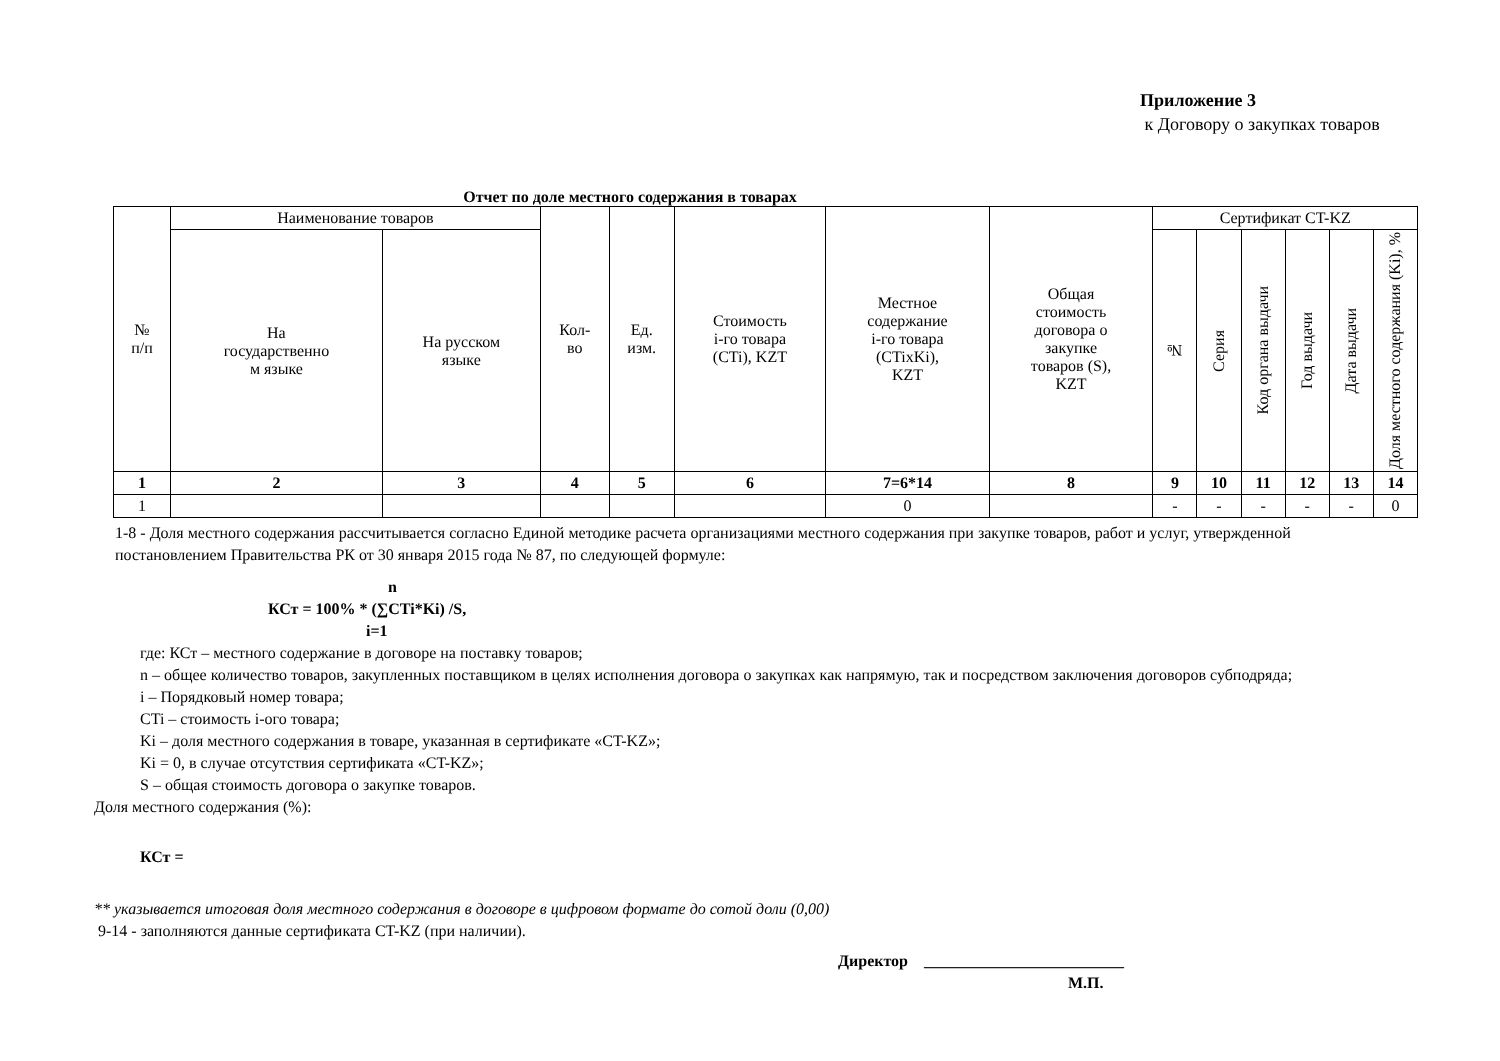Приложение 3
к Договору о закупках товаров
Отчет по доле местного содержания в товарах
| № п/п | Наименование товаров | | Кол- во | Ед. изм. | Стоимость i-го товара (CTi), KZT | Местное содержание i-го товара (CTixKi), KZT | Общая стоимость договора о закупке товаров (S), KZT | Сертификат CT-KZ | | | | | |
| --- | --- | --- | --- | --- | --- | --- | --- | --- | --- | --- | --- | --- | --- |
| | На государственно м языке | На русском языке | | | | | | № | Серия | Код органа выдачи | Год выдачи | Дата выдачи | Доля местного содержания (Ki), % |
| 1 | 2 | 3 | 4 | 5 | 6 | 7=6*14 | 8 | 9 | 10 | 11 | 12 | 13 | 14 |
| 1 | | | | | | 0 | | - | - | - | - | - | 0 |
1-8 - Доля местного содержания рассчитывается согласно Единой методике расчета организациями местного содержания при закупке товаров, работ и услуг, утвержденной постановлением Правительства РК от 30 января 2015 года № 87, по следующей формуле:
n
КСт = 100% * (∑CTi*Ki) /S,
i=1
где: КСт – местного содержание в договоре на поставку товаров;
n – общее количество товаров, закупленных поставщиком в целях исполнения договора о закупках как напрямую, так и посредством заключения договоров субподряда;
i – Порядковый номер товара;
CTi – стоимость i-ого товара;
Ki – доля местного содержания в товаре, указанная в сертификате «CT-KZ»;
Ki = 0, в случае отсутствия сертификата «CT-KZ»;
S – общая стоимость договора о закупке товаров.
Доля местного содержания (%):
КСт =
** указывается итоговая доля местного содержания в договоре в цифровом формате до сотой доли (0,00)
9-14 - заполняются данные сертификата CT-KZ (при наличии).
Директор _________________________
М.П.